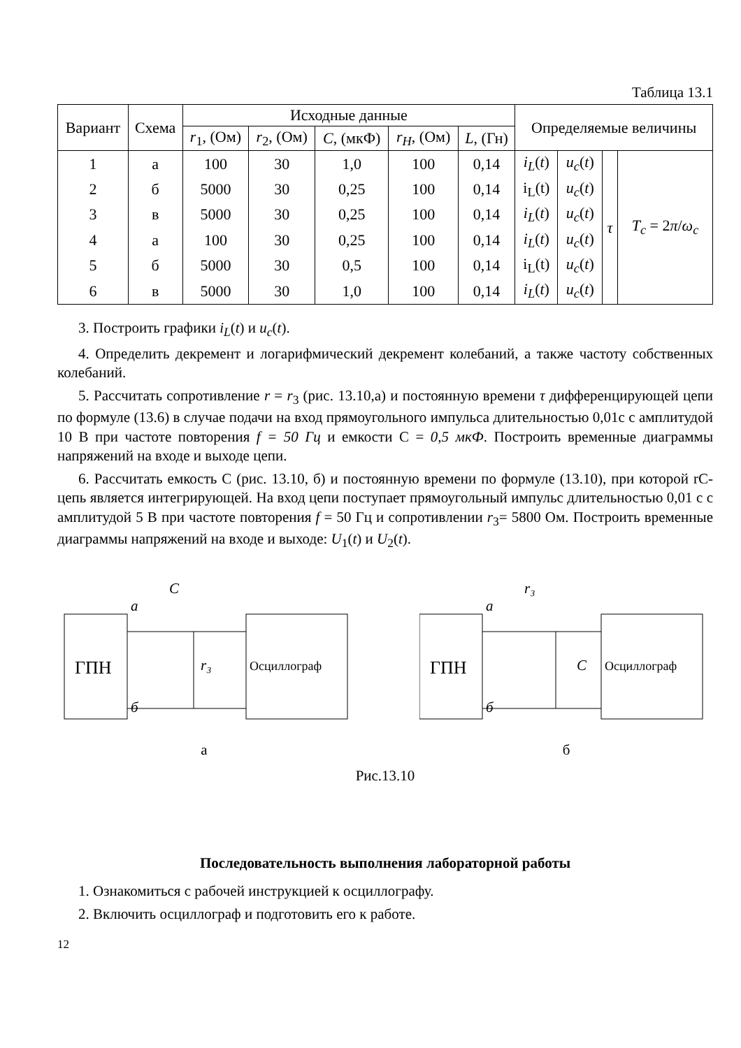Таблица 13.1
| Вариант | Схема | Исходные данные | | | | | Определяемые величины | | | |
| --- | --- | --- | --- | --- | --- | --- | --- | --- | --- | --- |
| | | r<sub>1</sub>, (Ом) | r<sub>2</sub>, (Ом) | C , (мкФ) | r<sub>H</sub> , (Ом) | L , (Гн) | | | | |
| 1 | а | 100 | 30 | 1,0 | 100 | 0,14 | i<sub>L</sub> ( t ) | u<sub>c</sub> ( t ) | τ | T<sub>c</sub> = 2 π / ω<sub>c</sub> |
| 2 | б | 5000 | 30 | 0,25 | 100 | 0,14 | i<sub>L</sub>(t) | u<sub>c</sub> ( t ) | | |
| 3 | в | 5000 | 30 | 0,25 | 100 | 0,14 | i<sub>L</sub> ( t ) | u<sub>c</sub> ( t ) | | |
| 4 | а | 100 | 30 | 0,25 | 100 | 0,14 | i<sub>L</sub> ( t ) | u<sub>c</sub> ( t ) | | |
| 5 | б | 5000 | 30 | 0,5 | 100 | 0,14 | i<sub>L</sub>(t) | u<sub>c</sub> ( t ) | | |
| 6 | в | 5000 | 30 | 1,0 | 100 | 0,14 | i<sub>L</sub> ( t ) | u<sub>c</sub> ( t ) | | |
3. Построить графики i<sub>L</sub>(t) и u<sub>c</sub>(t).
4. Определить декремент и логарифмический декремент колебаний, а также частоту собственных колебаний.
5. Рассчитать сопротивление r = r<sub>3</sub> (рис. 13.10,а) и постоянную времени τ дифференцирующей цепи по формуле (13.6) в случае подачи на вход прямоугольного импульса длительностью 0,01с с амплитудой 10 В при частоте повторения f = 50 Гц и емкости С = 0,5 мкФ. Построить временные диаграммы напряжений на входе и выходе цепи.
6. Рассчитать емкость С (рис. 13.10, б) и постоянную времени по формуле (13.10), при которой rC-цепь является интегрирующей. На вход цепи поступает прямоугольный импульс длительностью 0,01 с с амплитудой 5 В при частоте повторения f = 50 Гц и сопротивлении r<sub>3</sub>= 5800 Ом. Построить временные диаграммы напряжений на входе и выходе: U<sub>1</sub>(t) и U<sub>2</sub>(t).
ГПН
a
б
C
r₃
Осциллограф
а
ГПН
a
б
r₃
C
Осциллограф
б
Рис.13.10
Последовательность выполнения лабораторной работы
1. Ознакомиться с рабочей инструкцией к осциллографу.
2. Включить осциллограф и подготовить его к работе.
12